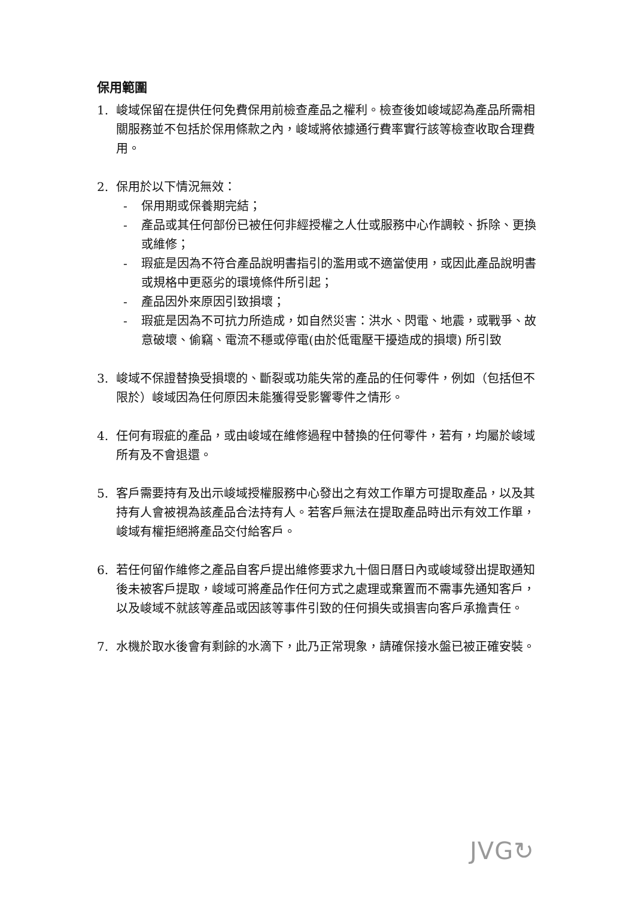保用範圍
1. 峻域保留在提供任何免費保用前檢查產品之權利。檢查後如峻域認為產品所需相關服務並不包括於保用條款之內，峻域將依據通行費率實行該等檢查收取合理費用。
2. 保用於以下情況無效：
- 保用期或保養期完結；
- 產品或其任何部份已被任何非經授權之人仕或服務中心作調較、拆除、更換或維修；
- 瑕疵是因為不符合產品說明書指引的濫用或不適當使用，或因此產品說明書或規格中更惡劣的環境條件所引起；
- 產品因外來原因引致損壞；
- 瑕疵是因為不可抗力所造成，如自然災害：洪水、閃電、地震，或戰爭、故意破壞、偷竊、電流不穩或停電(由於低電壓干擾造成的損壞) 所引致
3. 峻域不保證替換受損壞的、斷裂或功能失常的產品的任何零件，例如（包括但不限於）峻域因為任何原因未能獲得受影響零件之情形。
4. 任何有瑕疵的產品，或由峻域在維修過程中替換的任何零件，若有，均屬於峻域所有及不會退還。
5. 客戶需要持有及出示峻域授權服務中心發出之有效工作單方可提取產品，以及其持有人會被視為該產品合法持有人。若客戶無法在提取產品時出示有效工作單，峻域有權拒絕將產品交付給客戶。
6. 若任何留作維修之產品自客戶提出維修要求九十個日曆日內或峻域發出提取通知後未被客戶提取，峻域可將產品作任何方式之處理或棄置而不需事先通知客戶，以及峻域不就該等產品或因該等事件引致的任何損失或損害向客戶承擔責任。
7. 水機於取水後會有剩餘的水滴下，此乃正常現象，請確保接水盤已被正確安裝。
JVG↻